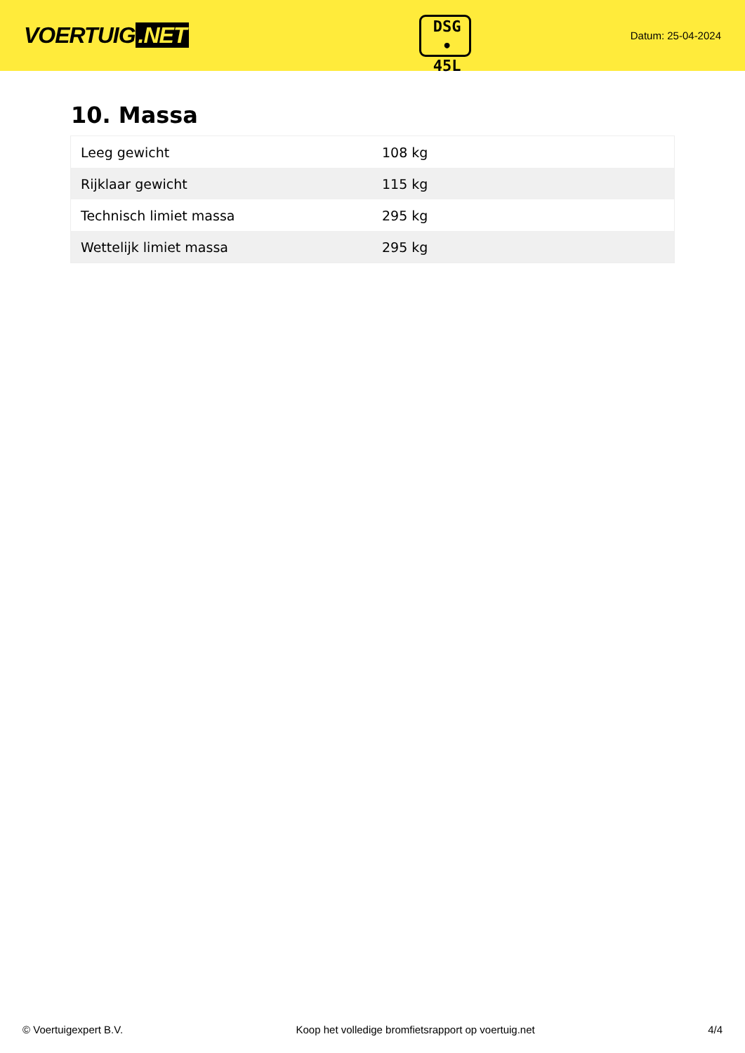VOERTUIG.NET
DSG
• 45L
Datum: 25-04-2024
10. Massa
| Leeg gewicht | 108 kg |
| Rijklaar gewicht | 115 kg |
| Technisch limiet massa | 295 kg |
| Wettelijk limiet massa | 295 kg |
© Voertuigexpert B.V. Koop het volledige bromfietsrapport op voertuig.net 4/4